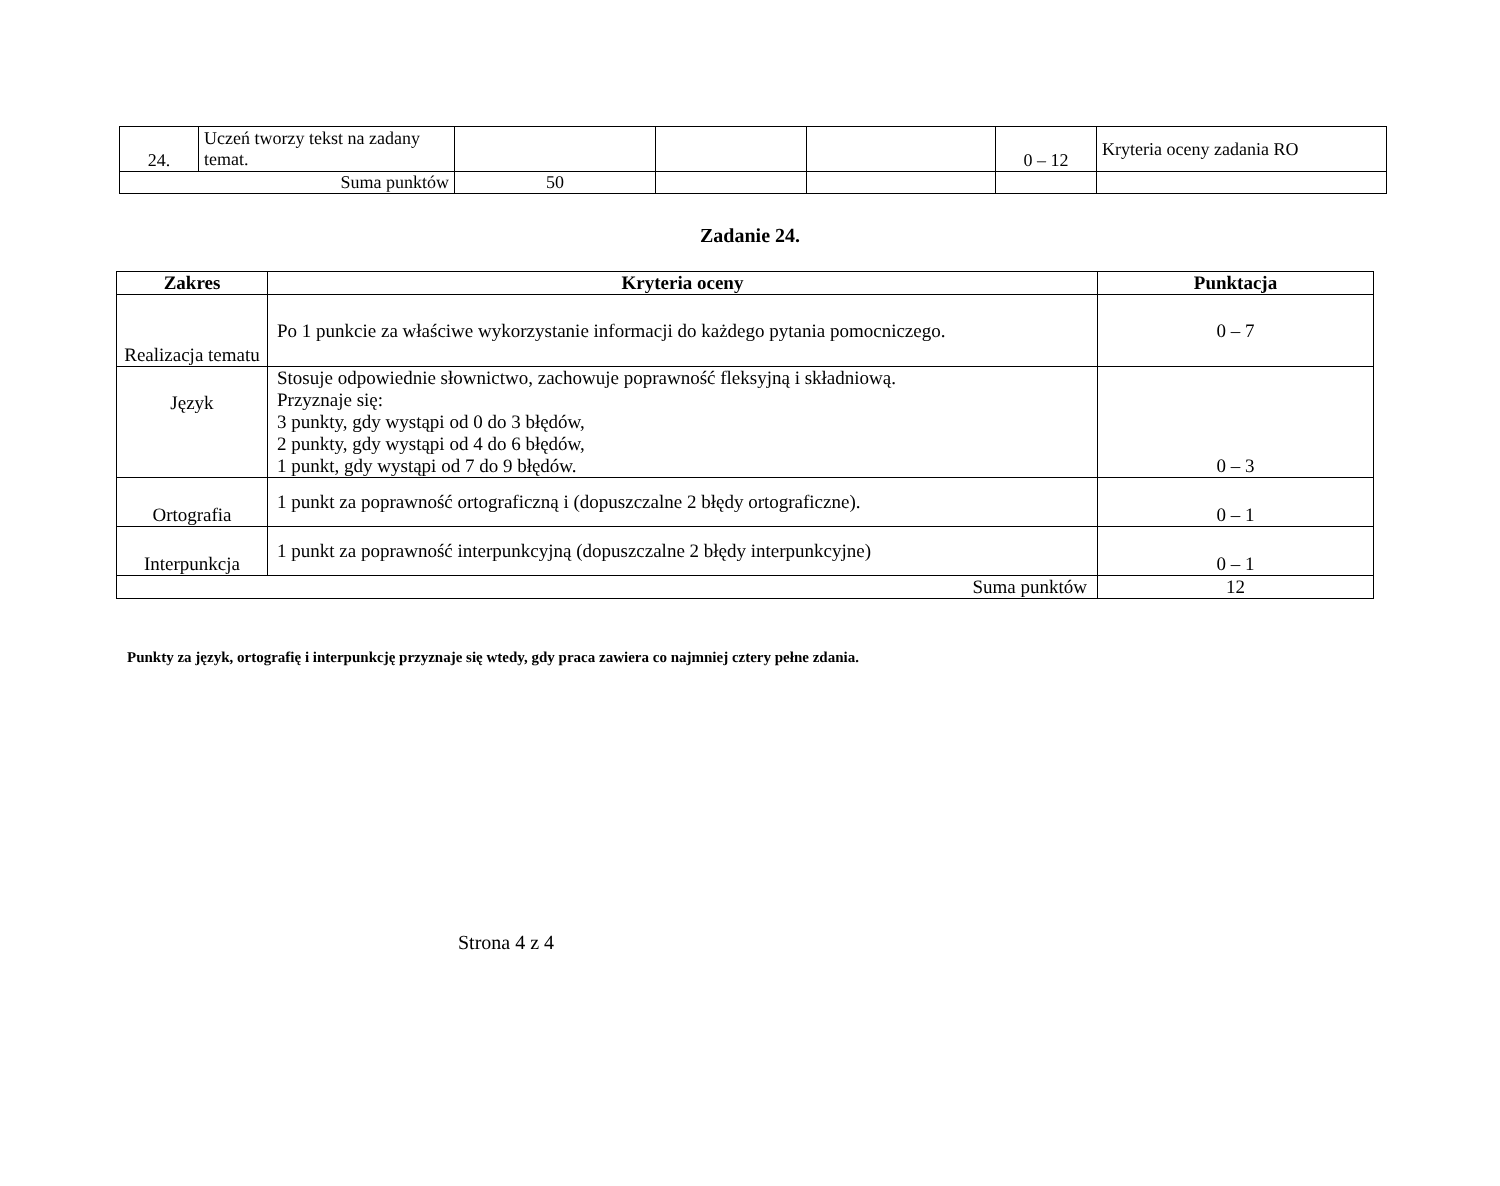| 24. | Uczeń tworzy tekst na zadany temat. | | | | 0 – 12 | Kryteria oceny zadania RO |
| Suma punktów | | 50 | | | | |
Zadanie 24.
| Zakres | Kryteria oceny | Punktacja |
| --- | --- | --- |
| Realizacja tematu | Po 1 punkcie za właściwe wykorzystanie informacji do każdego pytania pomocniczego. | 0 – 7 |
| Język | Stosuje odpowiednie słownictwo, zachowuje poprawność fleksyjną i składniową. Przyznaje się: 3 punkty, gdy wystąpi od 0 do 3 błędów, 2 punkty, gdy wystąpi od 4 do 6 błędów, 1 punkt, gdy wystąpi od 7 do 9 błędów. | 0 – 3 |
| Ortografia | 1 punkt za poprawność ortograficzną i (dopuszczalne 2 błędy ortograficzne). | 0 – 1 |
| Interpunkcja | 1 punkt za poprawność interpunkcyjną (dopuszczalne 2 błędy interpunkcyjne) | 0 – 1 |
| Suma punktów | | 12 |
Punkty za język, ortografię i interpunkcję przyznaje się wtedy, gdy praca zawiera co najmniej cztery pełne zdania.
Strona 4 z 4